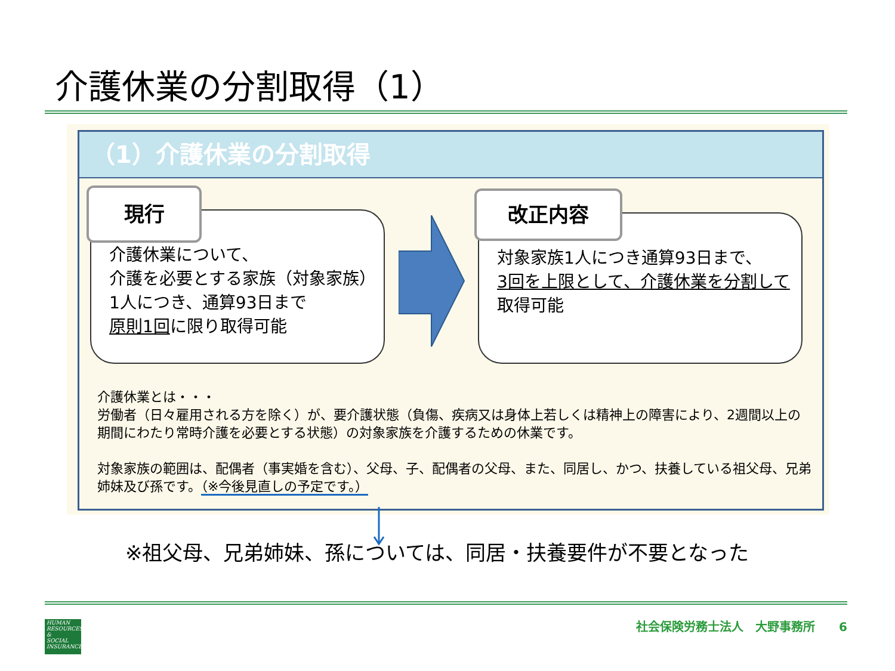介護休業の分割取得（1）
（1）介護休業の分割取得
介護休業について、
介護を必要とする家族（対象家族）1人につき、通算93日まで
原則1回に限り取得可能
現行
対象家族1人につき通算93日まで、
3回を上限として、介護休業を分割して取得可能
改正内容
介護休業とは・・・
労働者（日々雇用される方を除く）が、要介護状態（負傷、疾病又は身体上若しくは精神上の障害により、2週間以上の期間にわたり常時介護を必要とする状態）の対象家族を介護するための休業です。
対象家族の範囲は、配偶者（事実婚を含む）、父母、子、配偶者の父母、また、同居し、かつ、扶養している祖父母、兄弟姉妹及び孫です。（※今後見直しの予定です。）
※祖父母、兄弟姉妹、孫については、同居・扶養要件が不要となった
HUMAN
RESOURCES
&
SOCIAL
INSURANCE
社会保険労務士法人　大野事務所　　6